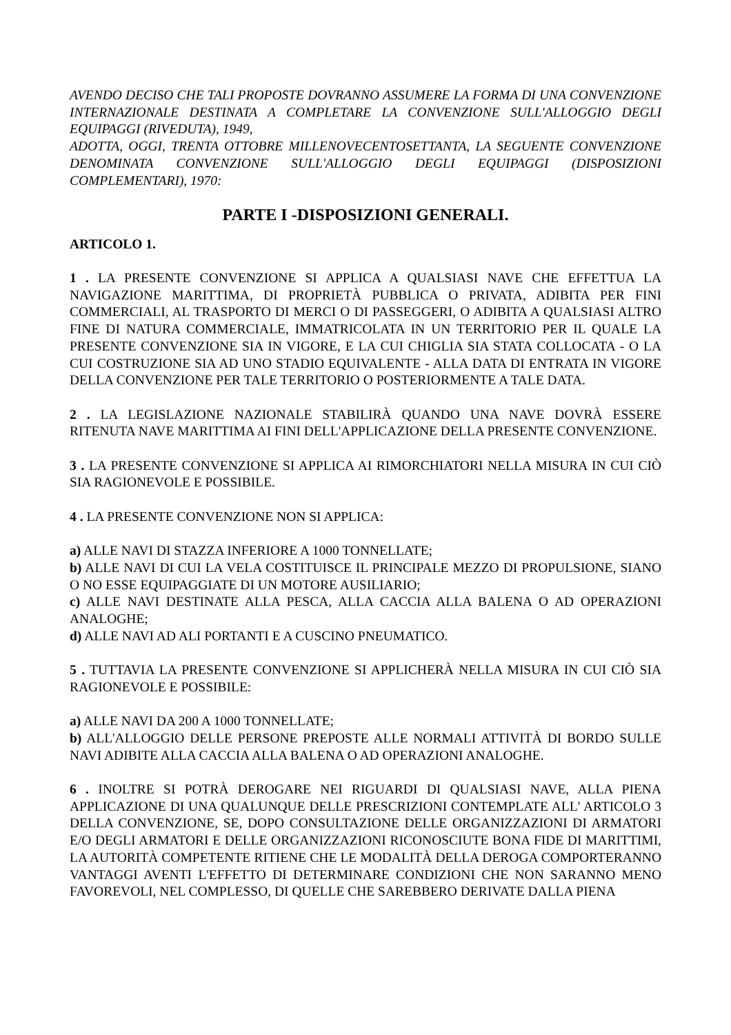AVENDO DECISO CHE TALI PROPOSTE DOVRANNO ASSUMERE LA FORMA DI UNA CONVENZIONE INTERNAZIONALE DESTINATA A COMPLETARE LA CONVENZIONE SULL'ALLOGGIO DEGLI EQUIPAGGI (RIVEDUTA), 1949,
ADOTTA, OGGI, TRENTA OTTOBRE MILLENOVECENTOSETTANTA, LA SEGUENTE CONVENZIONE DENOMINATA CONVENZIONE SULL'ALLOGGIO DEGLI EQUIPAGGI (DISPOSIZIONI COMPLEMENTARI), 1970:
PARTE I -DISPOSIZIONI GENERALI.
ARTICOLO 1.
1 . LA PRESENTE CONVENZIONE SI APPLICA A QUALSIASI NAVE CHE EFFETTUA LA NAVIGAZIONE MARITTIMA, DI PROPRIETÀ PUBBLICA O PRIVATA, ADIBITA PER FINI COMMERCIALI, AL TRASPORTO DI MERCI O DI PASSEGGERI, O ADIBITA A QUALSIASI ALTRO FINE DI NATURA COMMERCIALE, IMMATRICOLATA IN UN TERRITORIO PER IL QUALE LA PRESENTE CONVENZIONE SIA IN VIGORE, E LA CUI CHIGLIA SIA STATA COLLOCATA - O LA CUI COSTRUZIONE SIA AD UNO STADIO EQUIVALENTE - ALLA DATA DI ENTRATA IN VIGORE DELLA CONVENZIONE PER TALE TERRITORIO O POSTERIORMENTE A TALE DATA.
2 . LA LEGISLAZIONE NAZIONALE STABILIRÀ QUANDO UNA NAVE DOVRÀ ESSERE RITENUTA NAVE MARITTIMA AI FINI DELL'APPLICAZIONE DELLA PRESENTE CONVENZIONE.
3 . LA PRESENTE CONVENZIONE SI APPLICA AI RIMORCHIATORI NELLA MISURA IN CUI CIÒ SIA RAGIONEVOLE E POSSIBILE.
4 . LA PRESENTE CONVENZIONE NON SI APPLICA:
a) ALLE NAVI DI STAZZA INFERIORE A 1000 TONNELLATE;
b) ALLE NAVI DI CUI LA VELA COSTITUISCE IL PRINCIPALE MEZZO DI PROPULSIONE, SIANO O NO ESSE EQUIPAGGIATE DI UN MOTORE AUSILIARIO;
c) ALLE NAVI DESTINATE ALLA PESCA, ALLA CACCIA ALLA BALENA O AD OPERAZIONI ANALOGHE;
d) ALLE NAVI AD ALI PORTANTI E A CUSCINO PNEUMATICO.
5 . TUTTAVIA LA PRESENTE CONVENZIONE SI APPLICHERÀ NELLA MISURA IN CUI CIÒ SIA RAGIONEVOLE E POSSIBILE:
a) ALLE NAVI DA 200 A 1000 TONNELLATE;
b) ALL'ALLOGGIO DELLE PERSONE PREPOSTE ALLE NORMALI ATTIVITÀ DI BORDO SULLE NAVI ADIBITE ALLA CACCIA ALLA BALENA O AD OPERAZIONI ANALOGHE.
6 . INOLTRE SI POTRÀ DEROGARE NEI RIGUARDI DI QUALSIASI NAVE, ALLA PIENA APPLICAZIONE DI UNA QUALUNQUE DELLE PRESCRIZIONI CONTEMPLATE ALL' ARTICOLO 3 DELLA CONVENZIONE, SE, DOPO CONSULTAZIONE DELLE ORGANIZZAZIONI DI ARMATORI E/O DEGLI ARMATORI E DELLE ORGANIZZAZIONI RICONOSCIUTE BONA FIDE DI MARITTIMI, LA AUTORITÀ COMPETENTE RITIENE CHE LE MODALITÀ DELLA DEROGA COMPORTERANNO VANTAGGI AVENTI L'EFFETTO DI DETERMINARE CONDIZIONI CHE NON SARANNO MENO FAVOREVOLI, NEL COMPLESSO, DI QUELLE CHE SAREBBERO DERIVATE DALLA PIENA